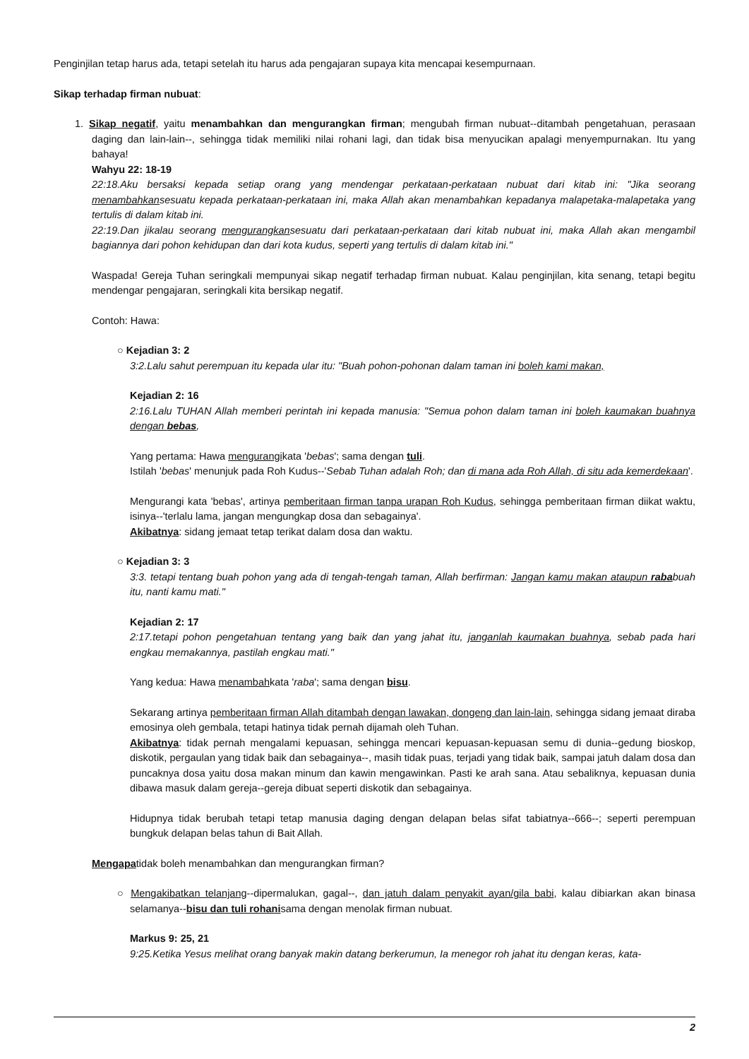Penginjilan tetap harus ada, tetapi setelah itu harus ada pengajaran supaya kita mencapai kesempurnaan.
Sikap terhadap firman nubuat:
1. Sikap negatif, yaitu menambahkan dan mengurangkan firman; mengubah firman nubuat--ditambah pengetahuan, perasaan daging dan lain-lain--, sehingga tidak memiliki nilai rohani lagi, dan tidak bisa menyucikan apalagi menyempurnakan. Itu yang bahaya!
Wahyu 22: 18-19
22:18.Aku bersaksi kepada setiap orang yang mendengar perkataan-perkataan nubuat dari kitab ini: "Jika seorang menambahkansesuatu kepada perkataan-perkataan ini, maka Allah akan menambahkan kepadanya malapetaka-malapetaka yang tertulis di dalam kitab ini.
22:19.Dan jikalau seorang mengurangkansesuatu dari perkataan-perkataan dari kitab nubuat ini, maka Allah akan mengambil bagiannya dari pohon kehidupan dan dari kota kudus, seperti yang tertulis di dalam kitab ini."
Waspada! Gereja Tuhan seringkali mempunyai sikap negatif terhadap firman nubuat. Kalau penginjilan, kita senang, tetapi begitu mendengar pengajaran, seringkali kita bersikap negatif.
Contoh: Hawa:
○ Kejadian 3: 2
3:2.Lalu sahut perempuan itu kepada ular itu: "Buah pohon-pohonan dalam taman ini boleh kami makan,
Kejadian 2: 16
2:16.Lalu TUHAN Allah memberi perintah ini kepada manusia: "Semua pohon dalam taman ini boleh kaumakan buahnya dengan bebas,
Yang pertama: Hawa mengurangikata 'bebas'; sama dengan tuli.
Istilah 'bebas' menunjuk pada Roh Kudus--'Sebab Tuhan adalah Roh; dan di mana ada Roh Allah, di situ ada kemerdekaan'.
Mengurangi kata 'bebas', artinya pemberitaan firman tanpa urapan Roh Kudus, sehingga pemberitaan firman diikat waktu, isinya--'terlalu lama, jangan mengungkap dosa dan sebagainya'.
Akibatnya: sidang jemaat tetap terikat dalam dosa dan waktu.
○ Kejadian 3: 3
3:3. tetapi tentang buah pohon yang ada di tengah-tengah taman, Allah berfirman: Jangan kamu makan ataupun rababuah itu, nanti kamu mati."
Kejadian 2: 17
2:17.tetapi pohon pengetahuan tentang yang baik dan yang jahat itu, janganlah kaumakan buahnya, sebab pada hari engkau memakannya, pastilah engkau mati."
Yang kedua: Hawa menambahkata 'raba'; sama dengan bisu.
Sekarang artinya pemberitaan firman Allah ditambah dengan lawakan, dongeng dan lain-lain, sehingga sidang jemaat diraba emosinya oleh gembala, tetapi hatinya tidak pernah dijamah oleh Tuhan.
Akibatnya: tidak pernah mengalami kepuasan, sehingga mencari kepuasan-kepuasan semu di dunia--gedung bioskop, diskotik, pergaulan yang tidak baik dan sebagainya--, masih tidak puas, terjadi yang tidak baik, sampai jatuh dalam dosa dan puncaknya dosa yaitu dosa makan minum dan kawin mengawinkan. Pasti ke arah sana. Atau sebaliknya, kepuasan dunia dibawa masuk dalam gereja--gereja dibuat seperti diskotik dan sebagainya.
Hidupnya tidak berubah tetapi tetap manusia daging dengan delapan belas sifat tabiatnya--666--; seperti perempuan bungkuk delapan belas tahun di Bait Allah.
Mengapatidak boleh menambahkan dan mengurangkan firman?
○ Mengakibatkan telanjang--dipermalukan, gagal--, dan jatuh dalam penyakit ayan/gila babi, kalau dibiarkan akan binasa selamanya--bisu dan tuli rohanisama dengan menolak firman nubuat.
Markus 9: 25, 21
9:25.Ketika Yesus melihat orang banyak makin datang berkerumun, Ia menegor roh jahat itu dengan keras, kata-
2